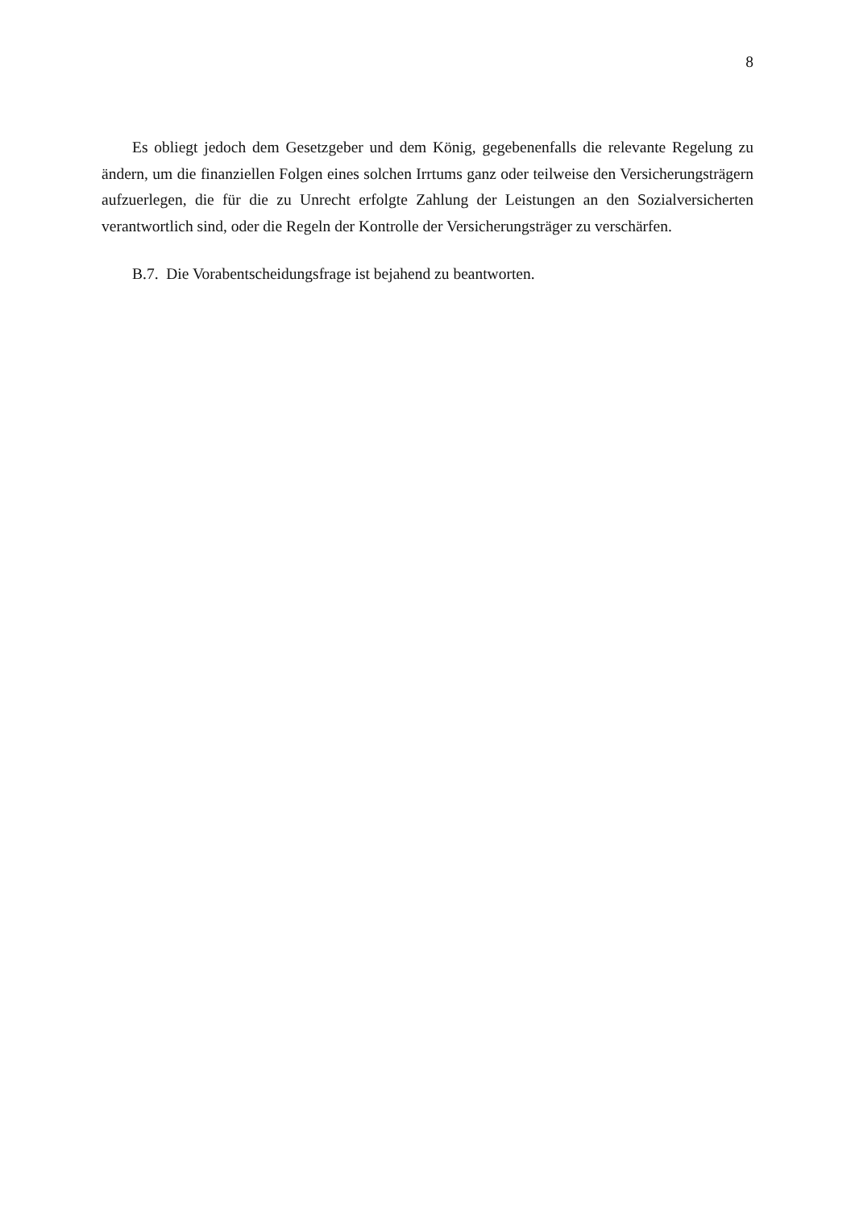8
Es obliegt jedoch dem Gesetzgeber und dem König, gegebenenfalls die relevante Regelung zu ändern, um die finanziellen Folgen eines solchen Irrtums ganz oder teilweise den Versicherungsträgern aufzuerlegen, die für die zu Unrecht erfolgte Zahlung der Leistungen an den Sozialversicherten verantwortlich sind, oder die Regeln der Kontrolle der Versicherungsträger zu verschärfen.
B.7. Die Vorabentscheidungsfrage ist bejahend zu beantworten.